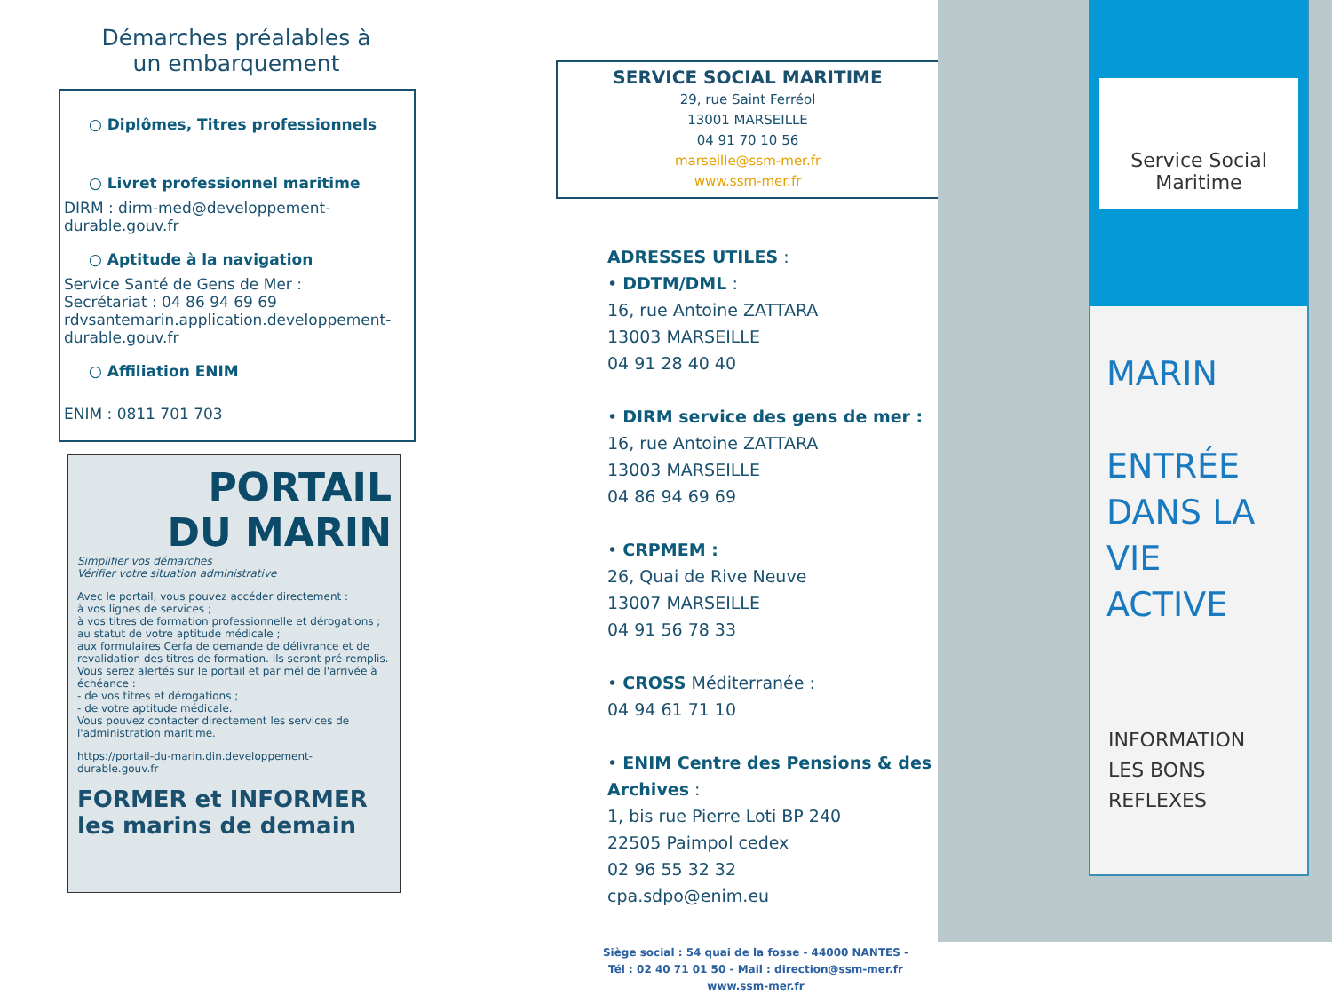Démarches préalables à
un embarquement
○ Diplômes, Titres professionnels
○ Livret professionnel maritime
DIRM : dirm-med@developpement-durable.gouv.fr
○ Aptitude à la navigation
Service Santé de Gens de Mer :
Secrétariat : 04 86 94 69 69
rdvsantemarin.application.developpement-durable.gouv.fr
○ Affiliation ENIM
ENIM : 0811 701 703
PORTAIL
DU MARIN
Simplifier vos démarches
Vérifier votre situation administrative
Avec le portail, vous pouvez accéder directement :
à vos lignes de services ;
à vos titres de formation professionnelle et dérogations ;
au statut de votre aptitude médicale ;
aux formulaires Cerfa de demande de délivrance et de revalidation des titres de formation. Ils seront pré-remplis.
Vous serez alertés sur le portail et par mél de l'arrivée à échéance :
- de vos titres et dérogations ;
- de votre aptitude médicale.
Vous pouvez contacter directement les services de l'administration maritime.
https://portail-du-marin.din.developpement-durable.gouv.fr
FORMER et INFORMER les marins de demain
SERVICE SOCIAL MARITIME
29, rue Saint Ferréol
13001 MARSEILLE
04 91 70 10 56
marseille@ssm-mer.fr
www.ssm-mer.fr
ADRESSES UTILES :
• DDTM/DML :
16, rue Antoine ZATTARA
13003 MARSEILLE
04 91 28 40 40
• DIRM service des gens de mer :
16, rue Antoine ZATTARA
13003 MARSEILLE
04 86 94 69 69
• CRPMEM :
26, Quai de Rive Neuve
13007 MARSEILLE
04 91 56 78 33
• CROSS Méditerranée :
04 94 61 71 10
• ENIM Centre des Pensions & des Archives :
1, bis rue Pierre Loti BP 240
22505 Paimpol cedex
02 96 55 32 32
cpa.sdpo@enim.eu
Siège social : 54 quai de la fosse - 44000 NANTES -
Tél : 02 40 71 01 50 - Mail : direction@ssm-mer.fr
www.ssm-mer.fr
Service Social
Maritime
MARIN
ENTRÉE
DANS LA
VIE
ACTIVE
INFORMATION
LES BONS
REFLEXES